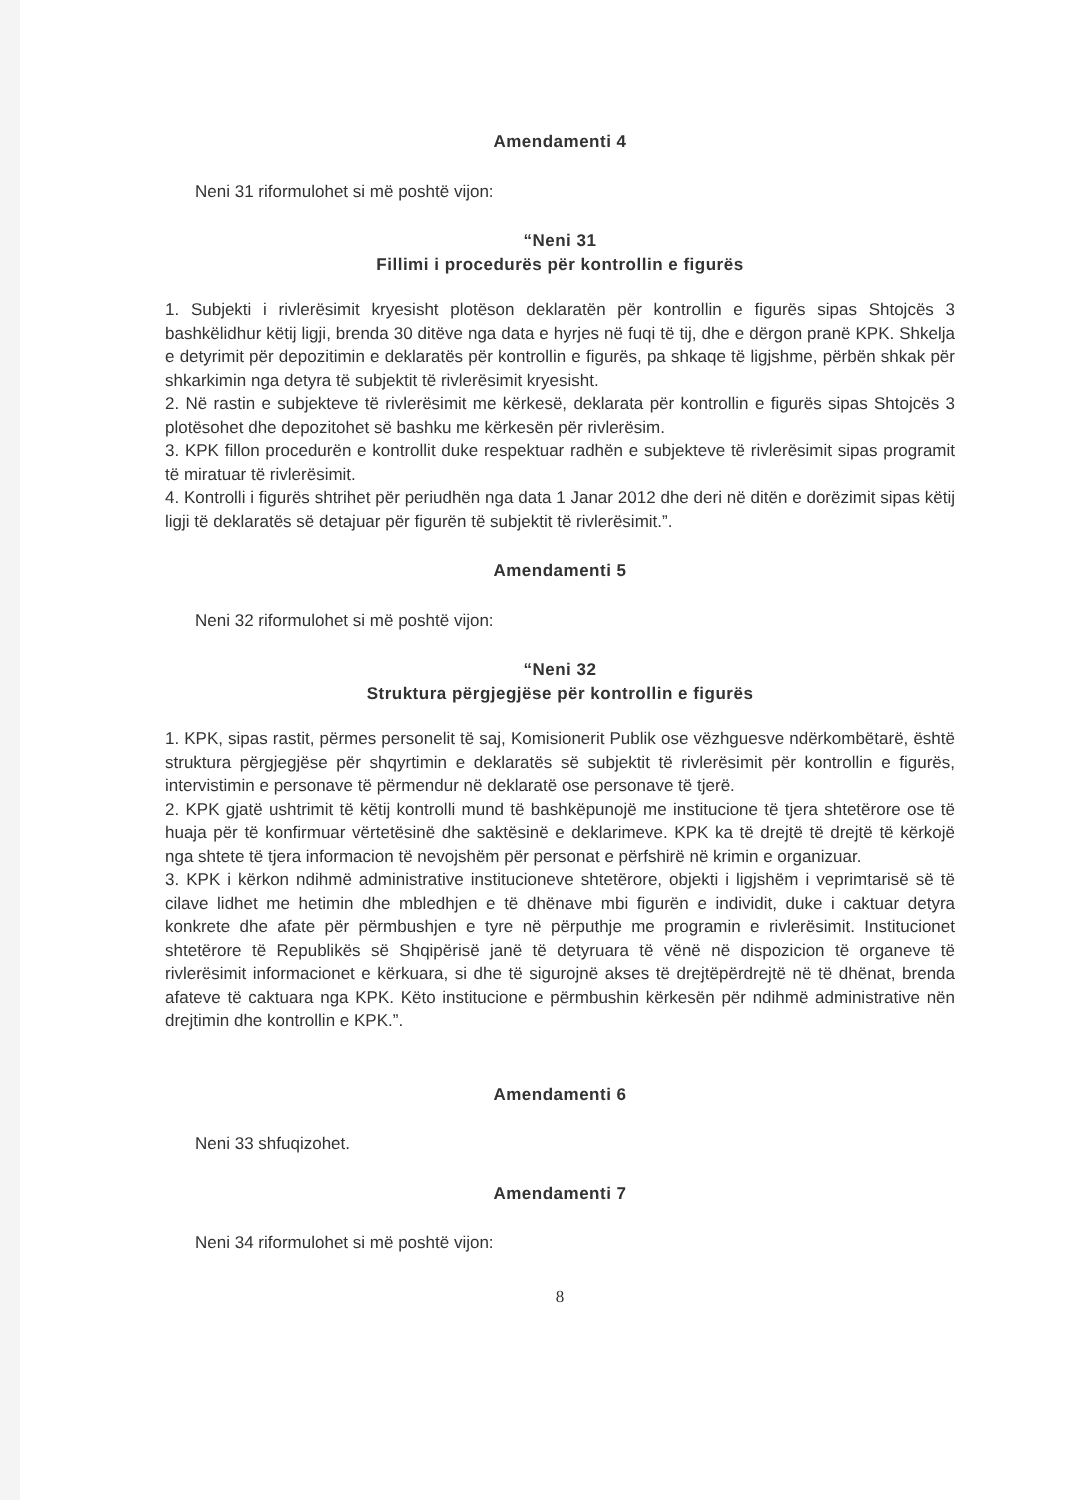Amendamenti 4
Neni 31 riformulohet si më poshtë vijon:
“Neni 31
Fillimi i procedurës për kontrollin e figurës
1. Subjekti i rivlerësimit kryesisht plotëson deklaratën për kontrollin e figurës sipas Shtojcës 3 bashkëlidhur këtij ligji, brenda 30 ditëve nga data e hyrjes në fuqi të tij, dhe e dërgon pranë KPK. Shkelja e detyrimit për depozitimin e deklaratës për kontrollin e figurës, pa shkaqe të ligjshme, përbën shkak për shkarkimin nga detyra të subjektit të rivlerësimit kryesisht.
2. Në rastin e subjekteve të rivlerësimit me kërkesë, deklarata për kontrollin e figurës sipas Shtojcës 3 plotësohet dhe depozitohet së bashku me kërkesën për rivlerësim.
3. KPK fillon procedurën e kontrollit duke respektuar radhën e subjekteve të rivlerësimit sipas programit të miratuar të rivlerësimit.
4. Kontrolli i figurës shtrihet për periudhën nga data 1 Janar 2012 dhe deri në ditën e dorëzimit sipas këtij ligji të deklaratës së detajuar për figurën të subjektit të rivlerësimit.”.
Amendamenti 5
Neni 32 riformulohet si më poshtë vijon:
“Neni 32
Struktura përgjegjëse për kontrollin e figurës
1. KPK, sipas rastit, përmes personelit të saj, Komisionerit Publik ose vëzhguesve ndërkombëtarë, është struktura përgjegjëse për shqyrtimin e deklaratës së subjektit të rivlerësimit për kontrollin e figurës, intervistimin e personave të përmendur në deklaratë ose personave të tjerë.
2. KPK gjatë ushtrimit të këtij kontrolli mund të bashkëpunojë me institucione të tjera shtetërore ose të huaja për të konfirmuar vërtetësinë dhe saktësinë e deklarimeve. KPK ka të drejtë të drejtë të kërkojë nga shtete të tjera informacion të nevojshëm për personat e përfshirë në krimin e organizuar.
3. KPK i kërkon ndihmë administrative institucioneve shtetërore, objekti i ligjshëm i veprimtarisë së të cilave lidhet me hetimin dhe mbledhjen e të dhënave mbi figurën e individit, duke i caktuar detyra konkrete dhe afate për përmbushjen e tyre në përputhje me programin e rivlerësimit. Institucionet shtetërore të Republikës së Shqipërisë janë të detyruara të vënë në dispozicion të organeve të rivlerësimit informacionet e kërkuara, si dhe të sigurojnë akses të drejtëpërdrejtë në të dhënat, brenda afateve të caktuara nga KPK. Këto institucione e përmbushin kërkesën për ndihmë administrative nën drejtimin dhe kontrollin e KPK.”.
Amendamenti 6
Neni 33 shfuqizohet.
Amendamenti 7
Neni 34 riformulohet si më poshtë vijon:
8